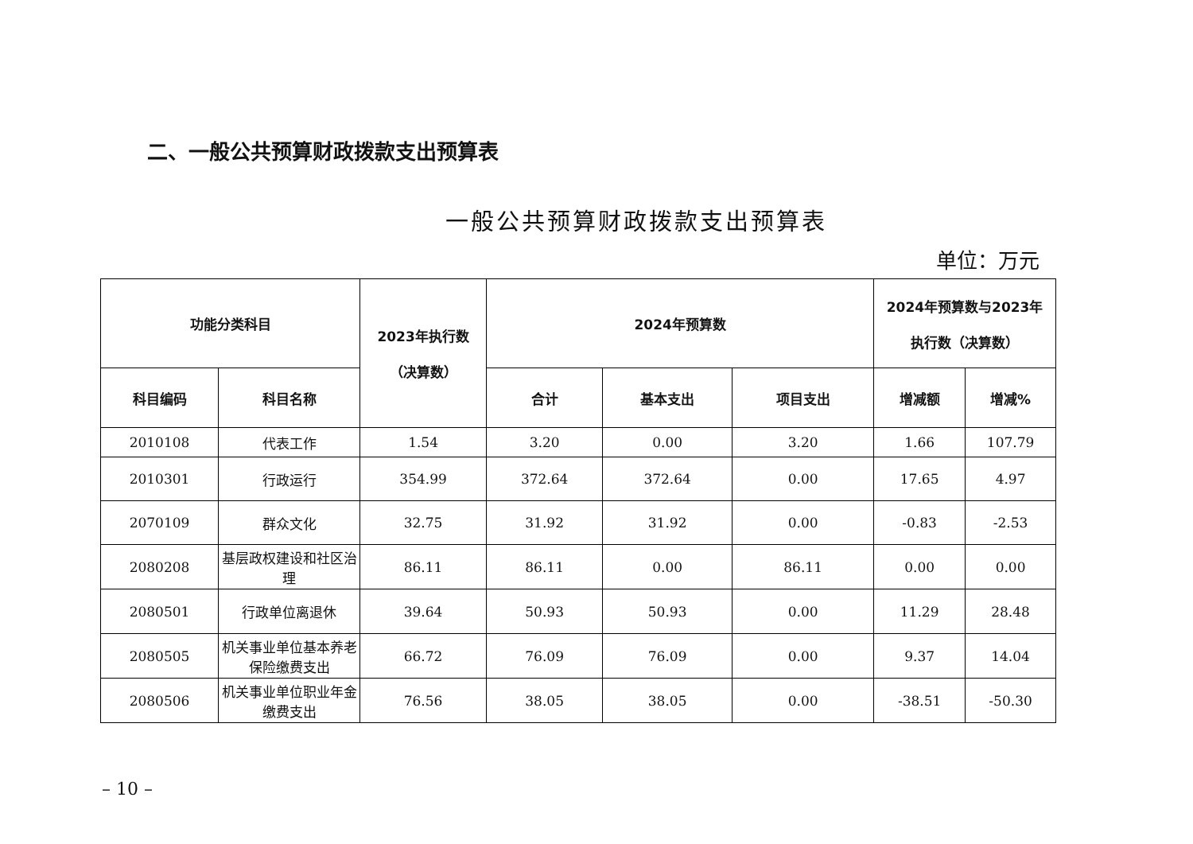二、一般公共预算财政拨款支出预算表
一般公共预算财政拨款支出预算表
单位：万元
| 功能分类科目 | | 2023年执行数 （决算数） | 2024年预算数 | | | 2024年预算数与2023年 执行数（决算数） | |
| --- | --- | --- | --- | --- | --- | --- | --- |
| 科目编码 | 科目名称 | | 合计 | 基本支出 | 项目支出 | 增减额 | 增减% |
| 2010108 | 代表工作 | 1.54 | 3.20 | 0.00 | 3.20 | 1.66 | 107.79 |
| 2010301 | 行政运行 | 354.99 | 372.64 | 372.64 | 0.00 | 17.65 | 4.97 |
| 2070109 | 群众文化 | 32.75 | 31.92 | 31.92 | 0.00 | -0.83 | -2.53 |
| 2080208 | 基层政权建设和社区治理 | 86.11 | 86.11 | 0.00 | 86.11 | 0.00 | 0.00 |
| 2080501 | 行政单位离退休 | 39.64 | 50.93 | 50.93 | 0.00 | 11.29 | 28.48 |
| 2080505 | 机关事业单位基本养老保险缴费支出 | 66.72 | 76.09 | 76.09 | 0.00 | 9.37 | 14.04 |
| 2080506 | 机关事业单位职业年金缴费支出 | 76.56 | 38.05 | 38.05 | 0.00 | -38.51 | -50.30 |
– 10 –